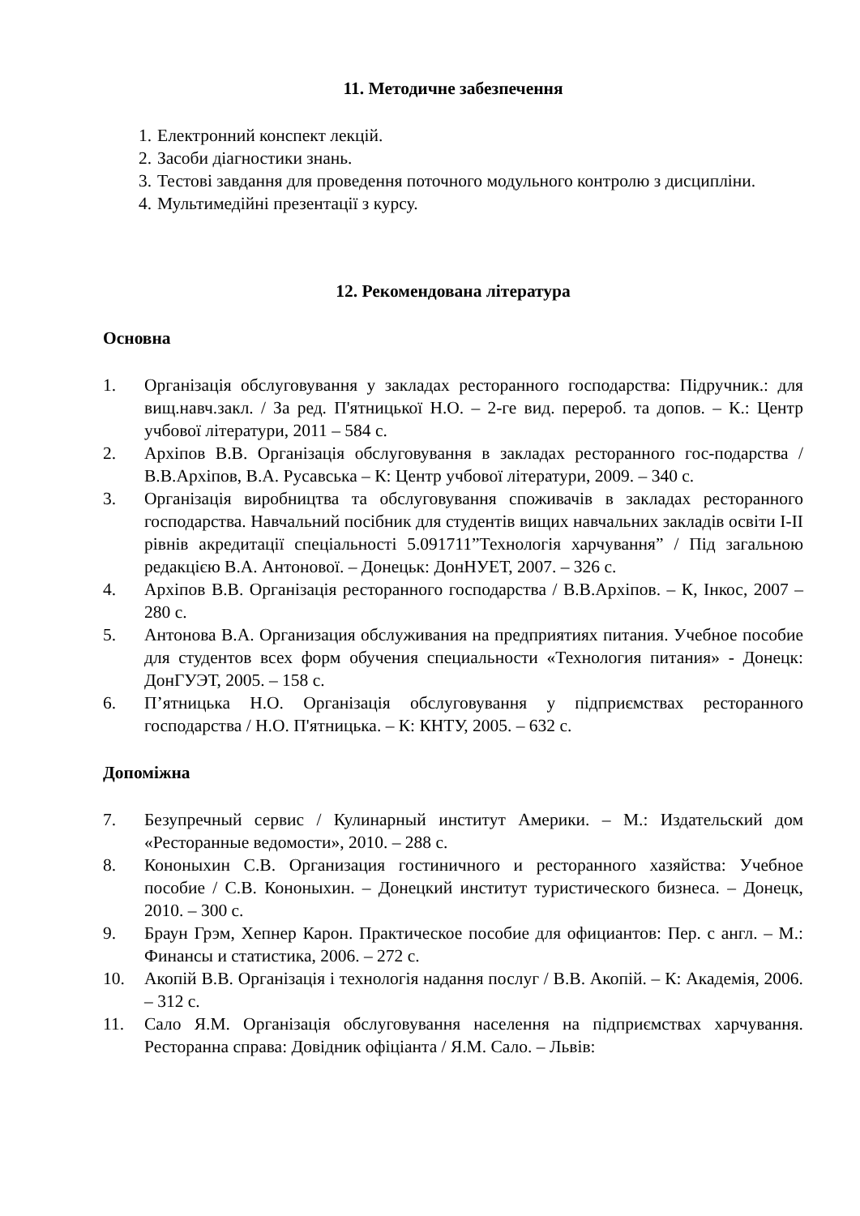11. Методичне забезпечення
1. Електронний конспект лекцій.
2. Засоби діагностики знань.
3. Тестові завдання для проведення поточного модульного контролю з дисципліни.
4. Мультимедійні презентації з курсу.
12. Рекомендована література
Основна
1. Організація обслуговування у закладах ресторанного господарства: Підручник.: для вищ.навч.закл. / За ред. П'ятницької Н.О. – 2-ге вид. перероб. та допов. – К.: Центр учбової літератури, 2011 – 584 с.
2. Архіпов В.В. Організація обслуговування в закладах ресторанного гос-подарства / В.В.Архіпов, В.А. Русавська – К: Центр учбової літератури, 2009. – 340 с.
3. Організація виробництва та обслуговування споживачів в закладах ресторанного господарства. Навчальний посібник для студентів вищих навчальних закладів освіти I-II рівнів акредитації спеціальності 5.091711”Технологія харчування” / Під загальною редакцією В.А. Антонової. – Донецьк: ДонНУЕТ, 2007. – 326 с.
4. Архіпов В.В. Організація ресторанного господарства / В.В.Архіпов. – К, Інкос, 2007 – 280 с.
5. Антонова В.А. Организация обслуживания на предприятиях питания. Учебное пособие для студентов всех форм обучения специальности «Технология питания» - Донецк: ДонГУЭТ, 2005. – 158 с.
6. П’ятницька Н.О. Організація обслуговування у підприємствах ресторанного господарства / Н.О. П'ятницька. – К: КНТУ, 2005. – 632 с.
Допоміжна
7. Безупречный сервис / Кулинарный институт Америки. – М.: Издательский дом «Ресторанные ведомости», 2010. – 288 с.
8. Кононыхин С.В. Организация гостиничного и ресторанного хазяйства: Учебное пособие / С.В. Кононыхин. – Донецкий институт туристического бизнеса. – Донецк, 2010. – 300 с.
9. Браун Грэм, Хепнер Карон. Практическое пособие для официантов: Пер. с англ. – М.: Финансы и статистика, 2006. – 272 с.
10. Акопій В.В. Організація і технологія надання послуг / В.В. Акопій. – К: Академія, 2006. – 312 с.
11. Сало Я.М. Організація обслуговування населення на підприємствах харчування. Ресторанна справа: Довідник офіціанта / Я.М. Сало. – Львів: